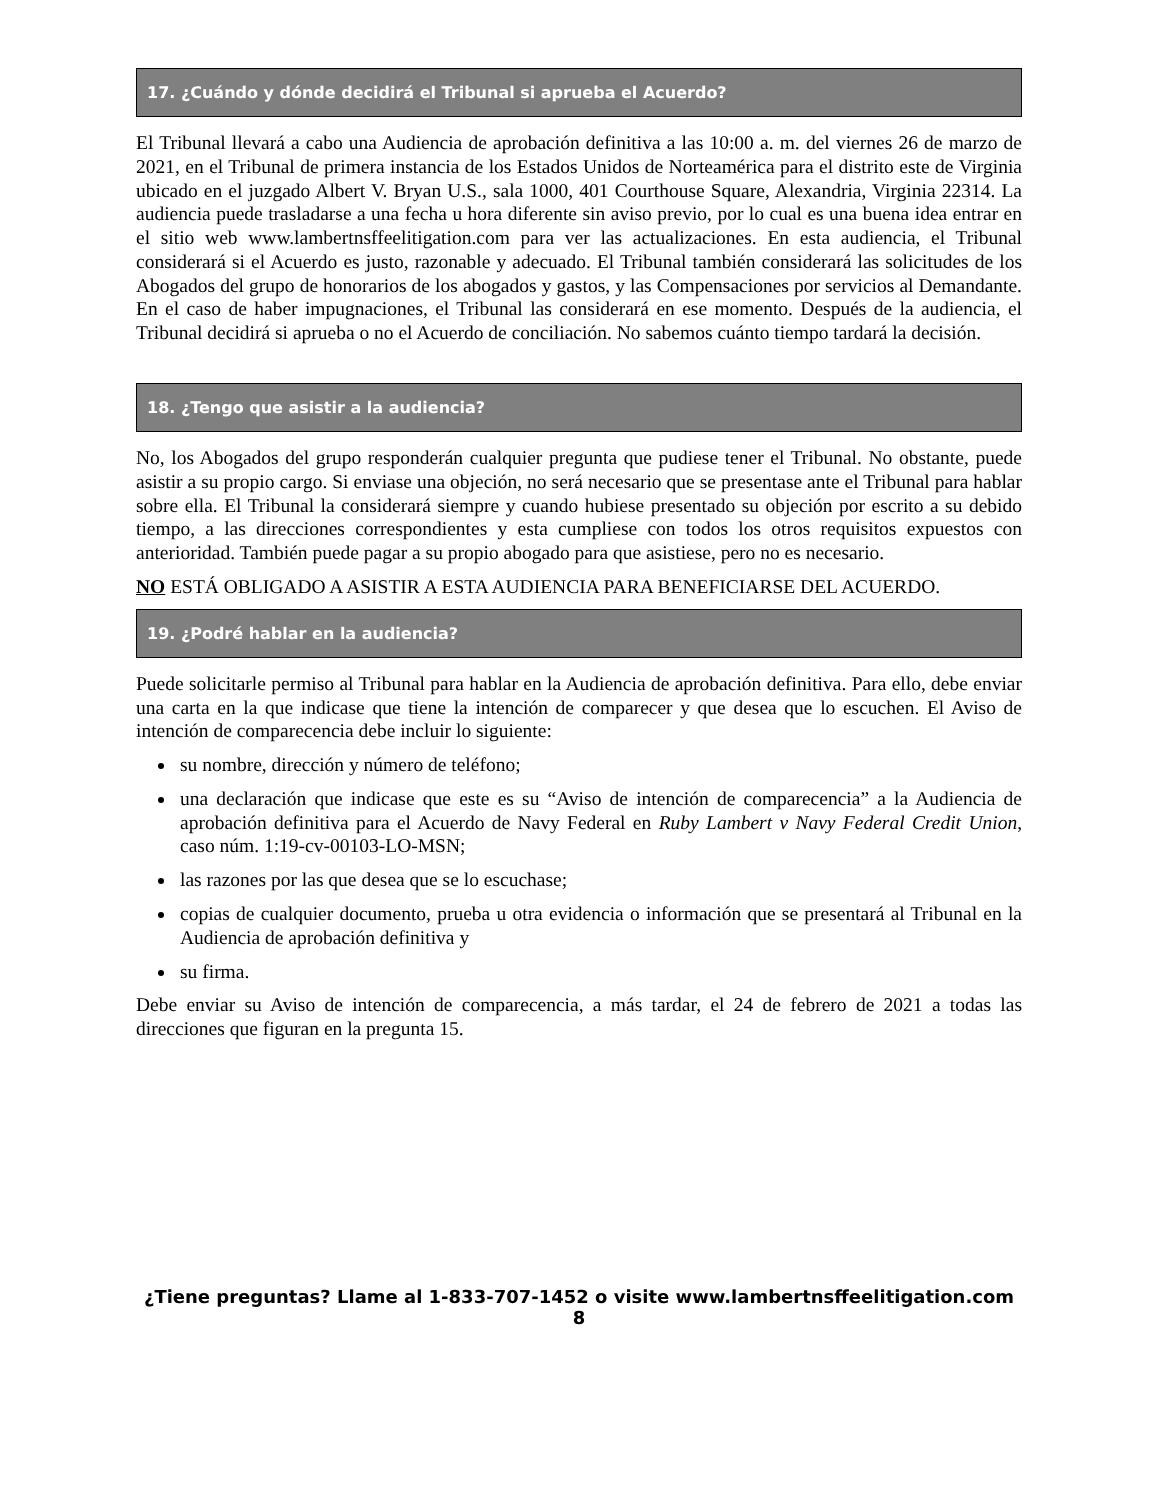17. ¿Cuándo y dónde decidirá el Tribunal si aprueba el Acuerdo?
El Tribunal llevará a cabo una Audiencia de aprobación definitiva a las 10:00 a. m. del viernes 26 de marzo de 2021, en el Tribunal de primera instancia de los Estados Unidos de Norteamérica para el distrito este de Virginia ubicado en el juzgado Albert V. Bryan U.S., sala 1000, 401 Courthouse Square, Alexandria, Virginia 22314. La audiencia puede trasladarse a una fecha u hora diferente sin aviso previo, por lo cual es una buena idea entrar en el sitio web www.lambertnsffeelitigation.com para ver las actualizaciones. En esta audiencia, el Tribunal considerará si el Acuerdo es justo, razonable y adecuado. El Tribunal también considerará las solicitudes de los Abogados del grupo de honorarios de los abogados y gastos, y las Compensaciones por servicios al Demandante. En el caso de haber impugnaciones, el Tribunal las considerará en ese momento. Después de la audiencia, el Tribunal decidirá si aprueba o no el Acuerdo de conciliación. No sabemos cuánto tiempo tardará la decisión.
18. ¿Tengo que asistir a la audiencia?
No, los Abogados del grupo responderán cualquier pregunta que pudiese tener el Tribunal. No obstante, puede asistir a su propio cargo. Si enviase una objeción, no será necesario que se presentase ante el Tribunal para hablar sobre ella. El Tribunal la considerará siempre y cuando hubiese presentado su objeción por escrito a su debido tiempo, a las direcciones correspondientes y esta cumpliese con todos los otros requisitos expuestos con anterioridad. También puede pagar a su propio abogado para que asistiese, pero no es necesario.
NO ESTÁ OBLIGADO A ASISTIR A ESTA AUDIENCIA PARA BENEFICIARSE DEL ACUERDO.
19. ¿Podré hablar en la audiencia?
Puede solicitarle permiso al Tribunal para hablar en la Audiencia de aprobación definitiva. Para ello, debe enviar una carta en la que indicase que tiene la intención de comparecer y que desea que lo escuchen. El Aviso de intención de comparecencia debe incluir lo siguiente:
su nombre, dirección y número de teléfono;
una declaración que indicase que este es su “Aviso de intención de comparecencia” a la Audiencia de aprobación definitiva para el Acuerdo de Navy Federal en Ruby Lambert v Navy Federal Credit Union, caso núm. 1:19-cv-00103-LO-MSN;
las razones por las que desea que se lo escuchase;
copias de cualquier documento, prueba u otra evidencia o información que se presentará al Tribunal en la Audiencia de aprobación definitiva y
su firma.
Debe enviar su Aviso de intención de comparecencia, a más tardar, el 24 de febrero de 2021 a todas las direcciones que figuran en la pregunta 15.
¿Tiene preguntas? Llame al 1-833-707-1452 o visite www.lambertnsffeelitigation.com
8